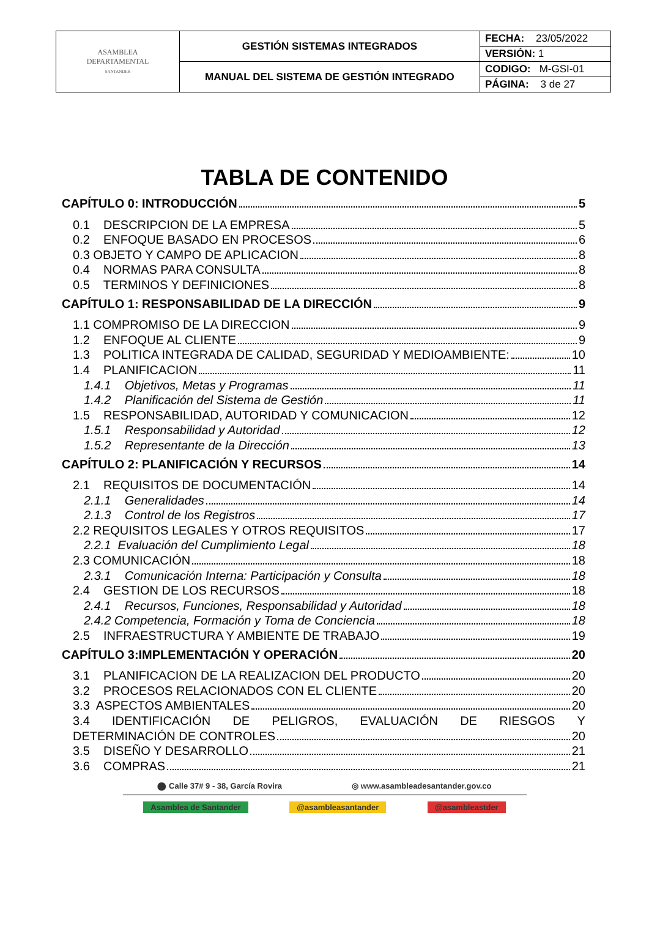| ASAMBLEA DEPARTAMENTAL SANTANDER | GESTIÓN SISTEMAS INTEGRADOS | FECHA: 23/05/2022 |
| | | VERSIÓN: 1 |
| | MANUAL DEL SISTEMA DE GESTIÓN INTEGRADO | CODIGO: M-GSI-01 |
| | | PÁGINA: 3 de 27 |
TABLA DE CONTENIDO
CAPÍTULO 0: INTRODUCCIÓN 5
0.1 DESCRIPCION DE LA EMPRESA 5
0.2 ENFOQUE BASADO EN PROCESOS 6
0.3 OBJETO Y CAMPO DE APLICACION 8
0.4 NORMAS PARA CONSULTA 8
0.5 TERMINOS Y DEFINICIONES 8
CAPÍTULO 1: RESPONSABILIDAD DE LA DIRECCIÓN 9
1.1 COMPROMISO DE LA DIRECCION 9
1.2 ENFOQUE AL CLIENTE 9
1.3 POLITICA INTEGRADA DE CALIDAD, SEGURIDAD Y MEDIOAMBIENTE: 10
1.4 PLANIFICACION 11
1.4.1 Objetivos, Metas y Programas 11
1.4.2 Planificación del Sistema de Gestión 11
1.5 RESPONSABILIDAD, AUTORIDAD Y COMUNICACION 12
1.5.1 Responsabilidad y Autoridad 12
1.5.2 Representante de la Dirección 13
CAPÍTULO 2: PLANIFICACIÓN Y RECURSOS 14
2.1 REQUISITOS DE DOCUMENTACIÓN 14
2.1.1 Generalidades 14
2.1.3 Control de los Registros 17
2.2 REQUISITOS LEGALES Y OTROS REQUISITOS 17
2.2.1 Evaluación del Cumplimiento Legal 18
2.3 COMUNICACIÓN 18
2.3.1 Comunicación Interna: Participación y Consulta 18
2.4 GESTION DE LOS RECURSOS 18
2.4.1 Recursos, Funciones, Responsabilidad y Autoridad 18
2.4.2 Competencia, Formación y Toma de Conciencia 18
2.5 INFRAESTRUCTURA Y AMBIENTE DE TRABAJO 19
CAPÍTULO 3:IMPLEMENTACIÓN Y OPERACIÓN 20
3.1 PLANIFICACION DE LA REALIZACION DEL PRODUCTO 20
3.2 PROCESOS RELACIONADOS CON EL CLIENTE 20
3.3 ASPECTOS AMBIENTALES 20
3.4 IDENTIFICACIÓN DE PELIGROS, EVALUACIÓN DE RIESGOS Y
DETERMINACIÓN DE CONTROLES 20
3.5 DISEÑO Y DESARROLLO 21
3.6 COMPRAS 21
⬤ Calle 37# 9 - 38, García Rovira ◎ www.asambleadesantander.gov.co
Asamblea de Santander @asambleasantander @asambleastder